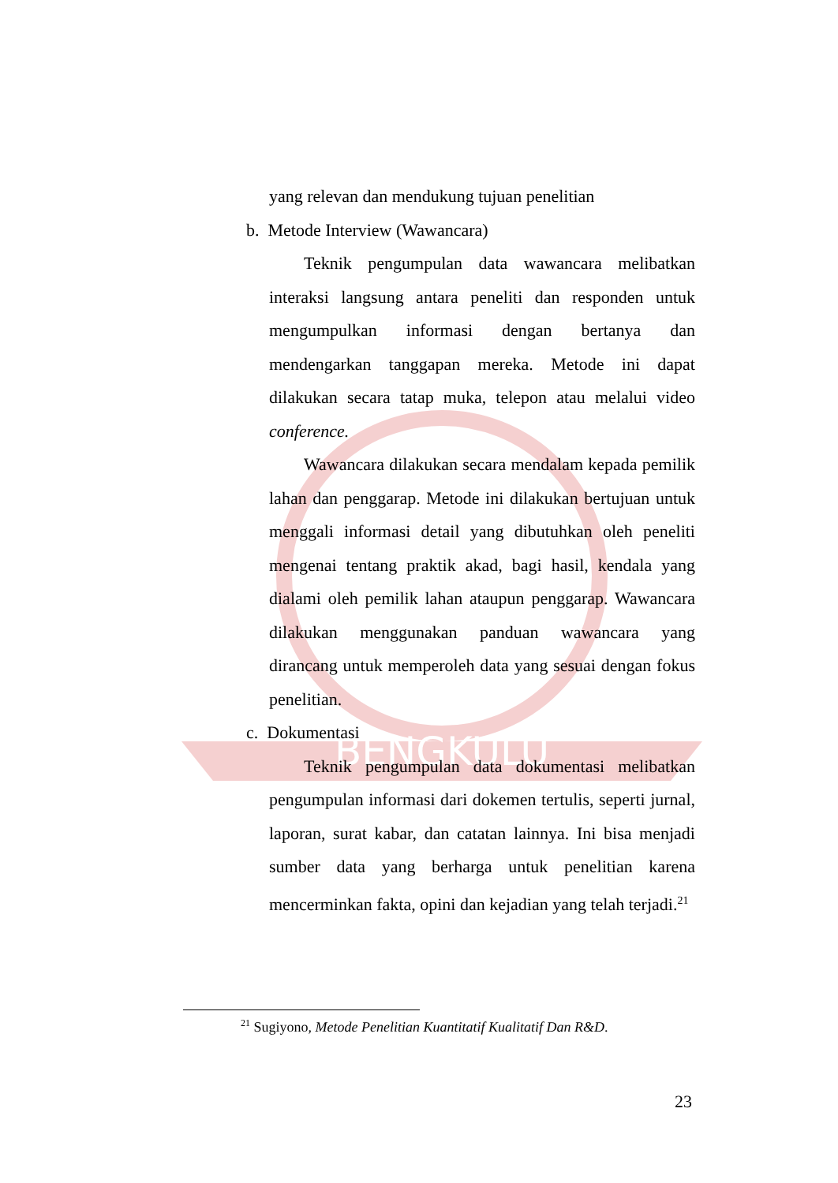BENGKULU
yang relevan dan mendukung tujuan penelitian
b. Metode Interview (Wawancara)
Teknik pengumpulan data wawancara melibatkan interaksi langsung antara peneliti dan responden untuk mengumpulkan informasi dengan bertanya dan mendengarkan tanggapan mereka. Metode ini dapat dilakukan secara tatap muka, telepon atau melalui video conference.
Wawancara dilakukan secara mendalam kepada pemilik lahan dan penggarap. Metode ini dilakukan bertujuan untuk menggali informasi detail yang dibutuhkan oleh peneliti mengenai tentang praktik akad, bagi hasil, kendala yang dialami oleh pemilik lahan ataupun penggarap. Wawancara dilakukan menggunakan panduan wawancara yang dirancang untuk memperoleh data yang sesuai dengan fokus penelitian.
c. Dokumentasi
Teknik pengumpulan data dokumentasi melibatkan pengumpulan informasi dari dokemen tertulis, seperti jurnal, laporan, surat kabar, dan catatan lainnya. Ini bisa menjadi sumber data yang berharga untuk penelitian karena mencerminkan fakta, opini dan kejadian yang telah terjadi.<sup>21</sup>
<sup>21</sup> Sugiyono, Metode Penelitian Kuantitatif Kualitatif Dan R&D.
23